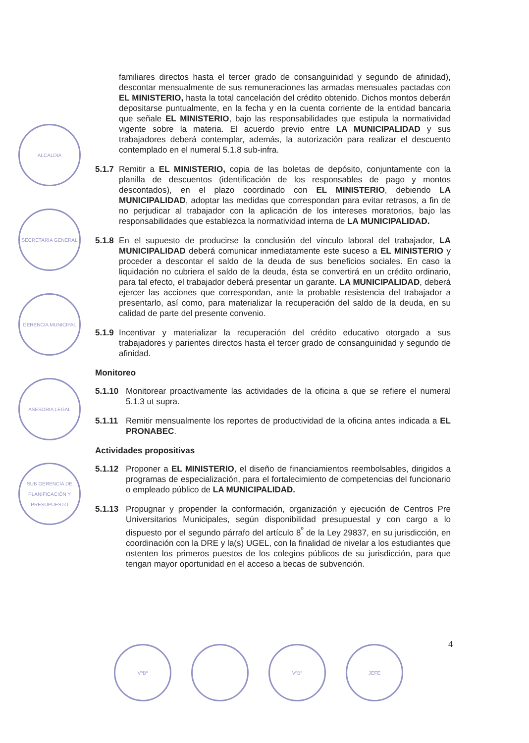ALCALDIA
SECRETARIA GENERAL
GERENCIA MUNICIPAL
ASESORIA LEGAL
SUB GERENCIA DE PLANIFICACIÓN Y PRESUPUESTO
familiares directos hasta el tercer grado de consanguinidad y segundo de afinidad), descontar mensualmente de sus remuneraciones las armadas mensuales pactadas con EL MINISTERIO, hasta la total cancelación del crédito obtenido. Dichos montos deberán depositarse puntualmente, en la fecha y en la cuenta corriente de la entidad bancaria que señale EL MINISTERIO, bajo las responsabilidades que estipula la normatividad vigente sobre la materia. El acuerdo previo entre LA MUNICIPALIDAD y sus trabajadores deberá contemplar, además, la autorización para realizar el descuento contemplado en el numeral 5.1.8 sub-infra.
5.1.7 Remitir a EL MINISTERIO, copia de las boletas de depósito, conjuntamente con la planilla de descuentos (identificación de los responsables de pago y montos descontados), en el plazo coordinado con EL MINISTERIO, debiendo LA MUNICIPALIDAD, adoptar las medidas que correspondan para evitar retrasos, a fin de no perjudicar al trabajador con la aplicación de los intereses moratorios, bajo las responsabilidades que establezca la normatividad interna de LA MUNICIPALIDAD.
5.1.8 En el supuesto de producirse la conclusión del vínculo laboral del trabajador, LA MUNICIPALIDAD deberá comunicar inmediatamente este suceso a EL MINISTERIO y proceder a descontar el saldo de la deuda de sus beneficios sociales. En caso la liquidación no cubriera el saldo de la deuda, ésta se convertirá en un crédito ordinario, para tal efecto, el trabajador deberá presentar un garante. LA MUNICIPALIDAD, deberá ejercer las acciones que correspondan, ante la probable resistencia del trabajador a presentarlo, así como, para materializar la recuperación del saldo de la deuda, en su calidad de parte del presente convenio.
5.1.9 Incentivar y materializar la recuperación del crédito educativo otorgado a sus trabajadores y parientes directos hasta el tercer grado de consanguinidad y segundo de afinidad.
Monitoreo
5.1.10 Monitorear proactivamente las actividades de la oficina a que se refiere el numeral 5.1.3 ut supra.
5.1.11 Remitir mensualmente los reportes de productividad de la oficina antes indicada a EL PRONABEC.
Actividades propositivas
5.1.12 Proponer a EL MINISTERIO, el diseño de financiamientos reembolsables, dirigidos a programas de especialización, para el fortalecimiento de competencias del funcionario o empleado público de LA MUNICIPALIDAD.
5.1.13 Propugnar y propender la conformación, organización y ejecución de Centros Pre Universitarios Municipales, según disponibilidad presupuestal y con cargo a lo dispuesto por el segundo párrafo del artículo 8<sup>º</sup> de la Ley 29837, en su jurisdicción, en coordinación con la DRE y la(s) UGEL, con la finalidad de nivelar a los estudiantes que ostenten los primeros puestos de los colegios públicos de su jurisdicción, para que tengan mayor oportunidad en el acceso a becas de subvención.
4
VºBº VºBº JEFE